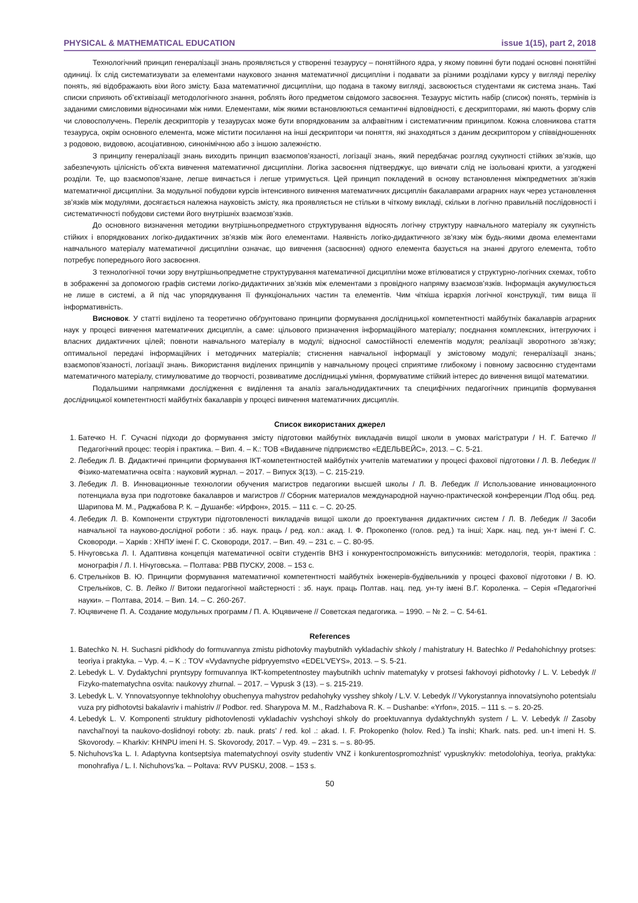PHYSICAL & MATHEMATICAL EDUCATION issue 1(15), part 2, 2018
Технологічний принцип генералізації знань проявляється у створенні тезаурусу – понятійного ядра, у якому повинні бути подані основні понятійні одиниці. Їх слід систематизувати за елементами наукового знання математичної дисципліни і подавати за різними розділами курсу у вигляді переліку понять, які відображають віхи його змісту. База математичної дисципліни, що подана в такому вигляді, засвоюється студентами як система знань. Такі списки сприяють об’єктивізації методологічного знання, роблять його предметом свідомого засвоєння. Тезаурус містить набір (список) понять, термінів із заданими смисловими відносинами між ними. Елементами, між якими встановлюються семантичні відповідності, є дескрипторами, які мають форму слів чи словосполучень. Перелік дескрипторів у тезаурусах може бути впорядкованим за алфавітним і систематичним принципом. Кожна словникова стаття тезауруса, окрім основного елемента, може містити посилання на інші дескриптори чи поняття, які знаходяться з даним дескриптором у співвідношеннях з родовою, видовою, асоціативною, синонімічною або з іншою залежністю.
З принципу генералізації знань виходить принцип взаємопов’язаності, логізації знань, який передбачає розгляд сукупності стійких зв’язків, що забезпечують цілісність об’єкта вивчення математичної дисципліни. Логіка засвоєння підтверджує, що вивчати слід не ізольовані крихти, а узгоджені розділи. Те, що взаємопов’язане, легше вивчається і легше утримується. Цей принцип покладений в основу встановлення міжпредметних зв’язків математичної дисципліни. За модульної побудови курсів інтенсивного вивчення математичних дисциплін бакалаврами аграрних наук через установлення зв’язків між модулями, досягається належна науковість змісту, яка проявляється не стільки в чіткому викладі, скільки в логічно правильній послідовності і систематичності побудови системи його внутрішніх взаємозв’язків.
До основного визначення методики внутрішньопредметного структурування відносять логічну структуру навчального матеріалу як сукупність стійких і впорядкованих логіко-дидактичних зв’язків між його елементами. Наявність логіко-дидактичного зв’язку між будь-якими двома елементами навчального матеріалу математичної дисципліни означає, що вивчення (засвоєння) одного елемента базується на знанні другого елемента, тобто потребує попереднього його засвоєння.
З технологічної точки зору внутрішньопредметне структурування математичної дисципліни може втілюватися у структурно-логічних схемах, тобто в зображенні за допомогою графів системи логіко-дидактичних зв’язків між елементами з провідного напряму взаємозв’язків. Інформація акумулюється не лише в системі, а й під час упорядкування її функціональних частин та елементів. Чим чіткіша ієрархія логічної конструкції, тим вища її інформативність.
Висновок. У статті виділено та теоретично обґрунтовано принципи формування дослідницької компетентності майбутніх бакалаврів аграрних наук у процесі вивчення математичних дисциплін, а саме: цільового призначення інформаційного матеріалу; поєднання комплексних, інтегруючих і власних дидактичних цілей; повноти навчального матеріалу в модулі; відносної самостійності елементів модуля; реалізації зворотного зв’язку; оптимальної передачі інформаційних і методичних матеріалів; стиснення навчальної інформації у змістовому модулі; генералізації знань; взаємопов’язаності, логізації знань. Використання виділених принципів у навчальному процесі сприятиме глибокому і повному засвоєнню студентами математичного матеріалу, стимулюватиме до творчості, розвиватиме дослідницькі уміння, формуватиме стійкий інтерес до вивчення вищої математики.
Подальшими напрямками дослідження є виділення та аналіз загальнодидактичних та специфічних педагогічних принципів формування дослідницької компетентності майбутніх бакалаврів у процесі вивчення математичних дисциплін.
Список використаних джерел
1. Батечко Н. Г. Сучасні підходи до формування змісту підготовки майбутніх викладачів вищої школи в умовах магістратури / Н. Г. Батечко // Педагогічний процес: теорія і практика. – Вип. 4. – К.: ТОВ «Видавниче підприємство «ЕДЕЛЬВЕЙС», 2013. – С. 5-21.
2. Лебедик Л. В. Дидактичні принципи формування ІКТ-компетентностей майбутніх учителів математики у процесі фахової підготовки / Л. В. Лебедик // Фізико-математична освіта : науковий журнал. – 2017. – Випуск 3(13). – С. 215-219.
3. Лебедик Л. В. Инновационные технологии обучения магистров педагогики высшей школы / Л. В. Лебедик // Использование инновационного потенциала вуза при подготовке бакалавров и магистров // Сборник материалов международной научно-практической конференции /Под общ. ред. Шарипова М. М., Раджабова Р. К. – Душанбе: «Ирфон», 2015. – 111 с. – С. 20-25.
4. Лебедик Л. В. Компоненти структури підготовленості викладачів вищої школи до проектування дидактичних систем / Л. В. Лебедик // Засоби навчальної та науково-дослідної роботи : зб. наук. праць / ред. кол.: акад. І. Ф. Прокопенко (голов. ред.) та інші; Харк. нац. пед. ун-т імені Г. С. Сковороди. – Харків : ХНПУ імені Г. С. Сковороди, 2017. – Вип. 49. – 231 с. – С. 80-95.
5. Нічуговська Л. І. Адаптивна концепція математичної освіти студентів ВНЗ і конкурентоспроможність випускників: методологія, теорія, практика : монографія / Л. І. Нічуговська. – Полтава: РВВ ПУСКУ, 2008. – 153 с.
6. Стрельніков В. Ю. Принципи формування математичної компетентності майбутніх інженерів-будівельників у процесі фахової підготовки / В. Ю. Стрельніков, С. В. Лейко // Витоки педагогічної майстерності : зб. наук. праць Полтав. нац. пед. ун-ту імені В.Г. Короленка. – Серія «Педагогічні науки». – Полтава, 2014. – Вип. 14. – С. 260-267.
7. Юцявичене П. А. Создание модульных программ / П. А. Юцявичене // Советская педагогика. – 1990. – № 2. – С. 54-61.
References
1. Batechko N. H. Suchasni pidkhody do formuvannya zmistu pidhotovky maybutnikh vykladachiv shkoly / mahistratury H. Batechko // Pedahohichnyy protses: teoriya i praktyka. – Vyp. 4. – K .: TOV «Vydavnyche pidpryyemstvo «EDEL’VEYS», 2013. – S. 5-21.
2. Lebedyk L. V. Dydaktychni pryntsypy formuvannya IKT-kompetentnostey maybutnikh uchniv matematyky v protsesi fakhovoyi pidhotovky / L. V. Lebedyk // Fizyko-matematychna osvita: naukovyy zhurnal. – 2017. – Vypusk 3 (13). – s. 215-219.
3. Lebedyk L. V. Ynnovatsyonnye tekhnolohyy obuchenyya mahystrov pedahohyky vysshey shkoly / L.V. V. Lebedyk // Vykorystannya innovatsiynoho potentsialu vuza pry pidhotovtsi bakalavriv i mahistriv // Podbor. red. Sharypova M. M., Radzhabova R. K. – Dushanbe: «Yrfon», 2015. – 111 s. – s. 20-25.
4. Lebedyk L. V. Komponenti struktury pidhotovlenosti vykladachiv vyshchoyi shkoly do proektuvannya dydaktychnykh system / L. V. Lebedyk // Zasoby navchal’noyi ta naukovo-doslidnoyi roboty: zb. nauk. prats’ / red. kol .: akad. I. F. Prokopenko (holov. Red.) Ta inshi; Khark. nats. ped. un-t imeni H. S. Skovorody. – Kharkiv: KHNPU imeni H. S. Skovorody, 2017. – Vyp. 49. – 231 s. – s. 80-95.
5. Nichuhovs’ka L. I. Adaptyvna kontseptsiya matematychnoyi osvity studentiv VNZ i konkurentospromozhnist’ vypusknykiv: metodolohiya, teoriya, praktyka: monohrafiya / L. I. Nichuhovs’ka. – Poltava: RVV PUSKU, 2008. – 153 s.
50